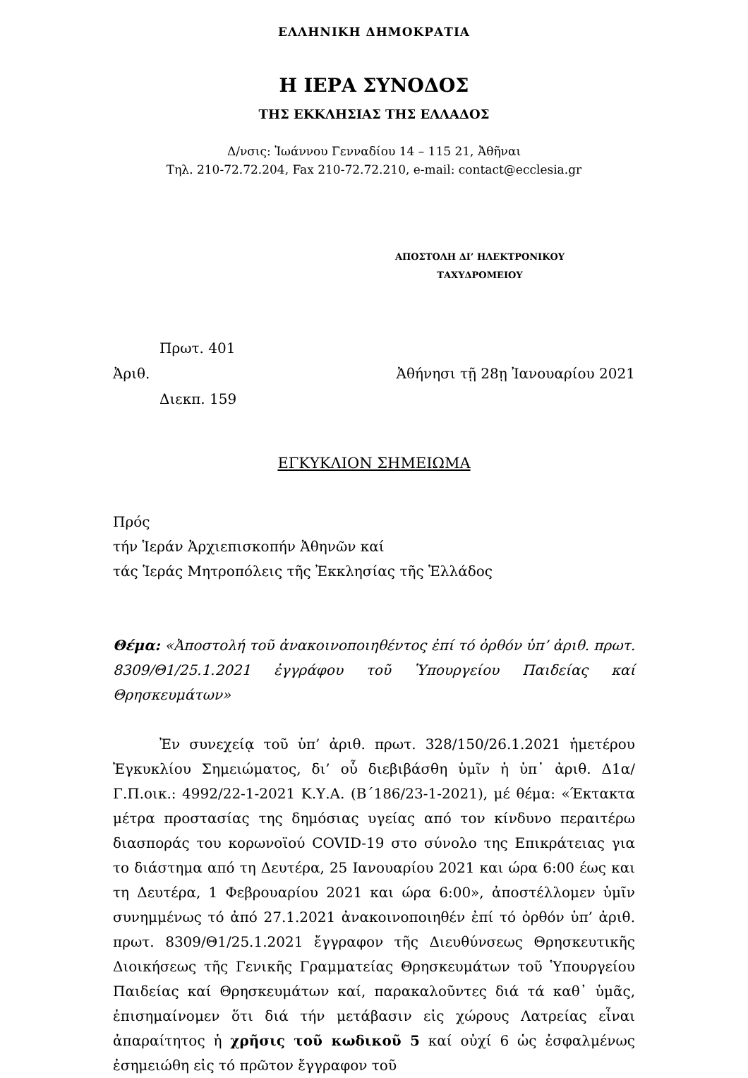ΕΛΛΗΝΙΚΗ ΔΗΜΟΚΡΑΤΙΑ
Η ΙΕΡΑ ΣΥΝΟΔΟΣ
ΤΗΣ ΕΚΚΛΗΣΙΑΣ ΤΗΣ ΕΛΛΑΔΟΣ
Δ/νσις: Ἰωάννου Γενναδίου 14 – 115 21, Ἀθῆναι
Τηλ. 210-72.72.204, Fax 210-72.72.210, e-mail: contact@ecclesia.gr
ΑΠΟΣΤΟΛΗ ΔΙ’ ΗΛΕΚΤΡΟΝΙΚΟΥ
ΤΑΧΥΔΡΟΜΕΙΟΥ
Πρωτ. 401
Ἀριθ. Ἀθήνησι τῇ 28ῃ Ἰανουαρίου 2021
Διεκπ. 159
ΕΓΚΥΚΛΙΟΝ ΣΗΜΕΙΩΜΑ
Πρός
τήν Ἱεράν Ἀρχιεπισκοπήν Ἀθηνῶν καί
τάς Ἱεράς Μητροπόλεις τῆς Ἐκκλησίας τῆς Ἑλλάδος
Θέμα: «Ἀποστολή τοῦ ἀνακοινοποιηθέντος ἐπί τό ὀρθόν ὑπ’ ἀριθ. πρωτ. 8309/Θ1/25.1.2021 ἐγγράφου τοῦ Ὑπουργείου Παιδείας καί Θρησκευμάτων»
Ἐν συνεχείᾳ τοῦ ὑπ’ ἀριθ. πρωτ. 328/150/26.1.2021 ἡμετέρου Ἐγκυκλίου Σημειώματος, δι’ οὗ διεβιβάσθη ὑμῖν ἡ ὑπ᾽ ἀριθ. Δ1α/ Γ.Π.οικ.: 4992/22-1-2021 Κ.Υ.Α. (Β΄186/23-1-2021), μέ θέμα: «Έκτακτα μέτρα προστασίας της δημόσιας υγείας από τον κίνδυνο περαιτέρω διασποράς του κορωνοϊού COVID-19 στο σύνολο της Επικράτειας για το διάστημα από τη Δευτέρα, 25 Ιανουαρίου 2021 και ώρα 6:00 έως και τη Δευτέρα, 1 Φεβρουαρίου 2021 και ώρα 6:00», ἀποστέλλομεν ὑμῖν συνημμένως τό ἀπό 27.1.2021 ἀνακοινοποιηθέν ἐπί τό ὀρθόν ὑπ’ ἀριθ. πρωτ. 8309/Θ1/25.1.2021 ἔγγραφον τῆς Διευθύνσεως Θρησκευτικῆς Διοικήσεως τῆς Γενικῆς Γραμματείας Θρησκευμάτων τοῦ Ὑπουργείου Παιδείας καί Θρησκευμάτων καί, παρακαλοῦντες διά τά καθ᾽ ὑμᾶς, ἐπισημαίνομεν ὅτι διά τήν μετάβασιν εἰς χώρους Λατρείας εἶναι ἀπαραίτητος ἡ χρῆσις τοῦ κωδικοῦ 5 καί οὐχί 6 ὡς ἐσφαλμένως ἐσημειώθη εἰς τό πρῶτον ἔγγραφον τοῦ